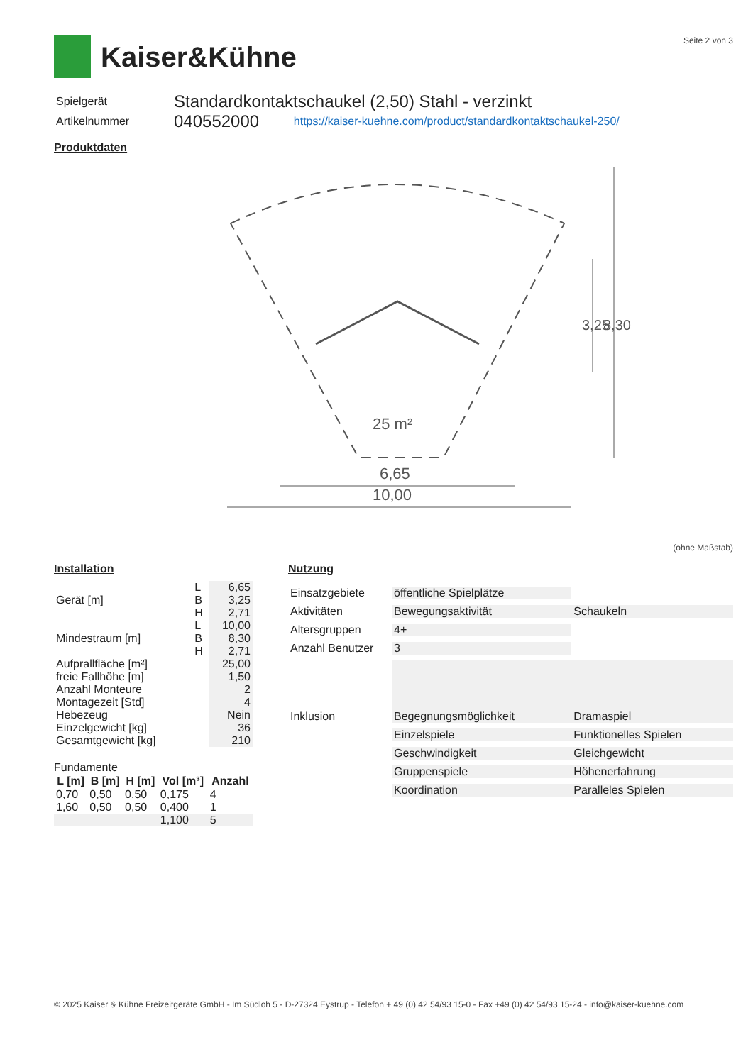Kaiser&Kühne
Seite 2 von 3
| Spielgerät | Standardkontaktschaukel (2,50) Stahl - verzinkt | |
| Artikelnummer | 040552000 | https://kaiser-kuehne.com/product/standardkontaktschaukel-250/ |
Produktdaten
25 m²
6,65
10,00
3,25
8,30
(ohne Maßstab)
Installation
| Gerät [m] | L B H | 6,65 3,25 2,71 |
| Mindestraum [m] | L B H | 10,00 8,30 2,71 |
| Aufprallfläche [m²] freie Fallhöhe [m] | | 25,00 1,50 |
| Anzahl Monteure Montagezeit [Std] | | 2 4 |
| Hebezeug Einzelgewicht [kg] Gesamtgewicht [kg] | | Nein 36 210 |
Fundamente
| L [m] | B [m] | H [m] | Vol [m³] | Anzahl |
| --- | --- | --- | --- | --- |
| 0,70 | 0,50 | 0,50 | 0,175 | 4 |
| 1,60 | 0,50 | 0,50 | 0,400 | 1 |
| | | | 1,100 | 5 |
Nutzung
| Einsatzgebiete | öffentliche Spielplätze | |
| Aktivitäten | Bewegungsaktivität | Schaukeln |
| Altersgruppen | 4+ | |
| Anzahl Benutzer | 3 | |
| Inklusion | Begegnungsmöglichkeit | Dramaspiel |
| | Einzelspiele | Funktionelles Spielen |
| | Geschwindigkeit | Gleichgewicht |
| | Gruppenspiele | Höhenerfahrung |
| | Koordination | Paralleles Spielen |
© 2025 Kaiser & Kühne Freizeitgeräte GmbH - Im Südloh 5 - D-27324 Eystrup - Telefon + 49 (0) 42 54/93 15-0 - Fax +49 (0) 42 54/93 15-24 - info@kaiser-kuehne.com